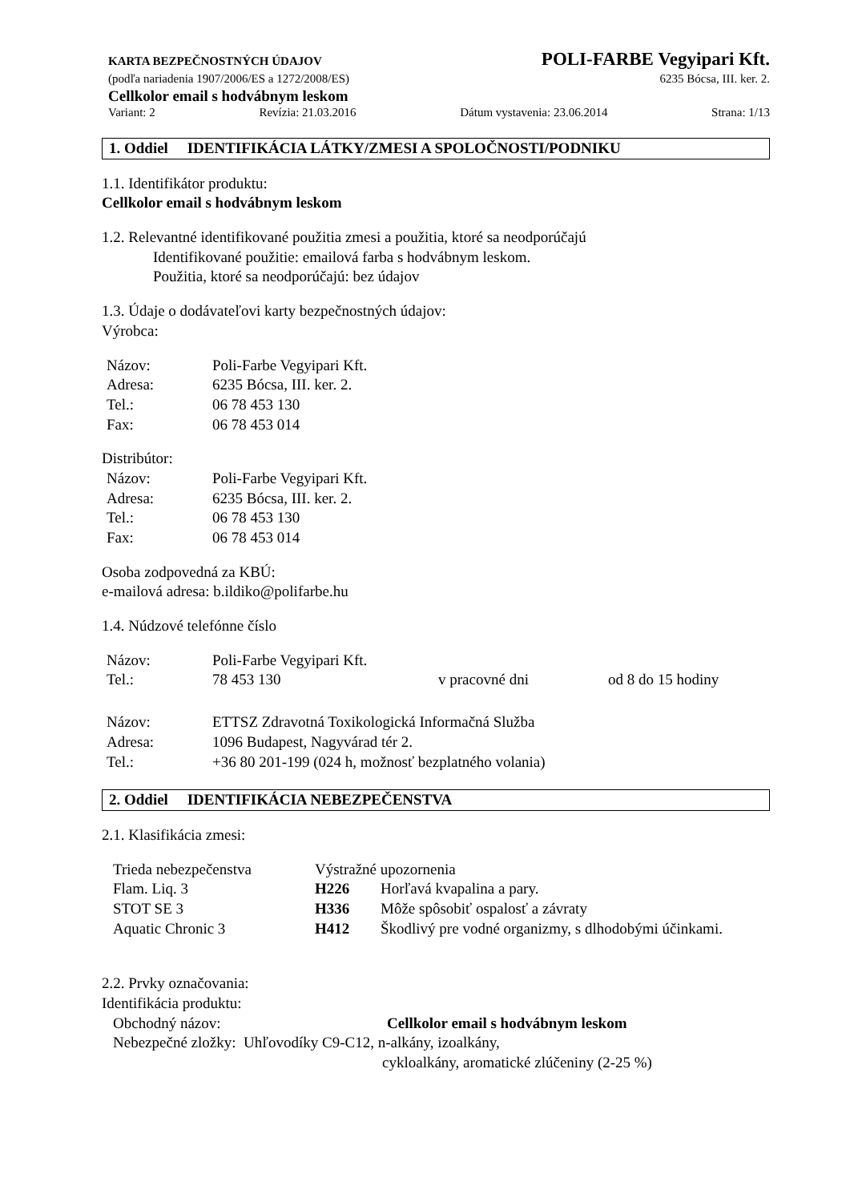KARTA BEZPEČNOSTNÝCH ÚDAJOV POLI-FARBE Vegyipari Kft.
(podľa nariadenia 1907/2006/ES a 1272/2008/ES) 6235 Bócsa, III. ker. 2.
Cellkolor email s hodvábnym leskom
Variant: 2 Revízia: 21.03.2016 Dátum vystavenia: 23.06.2014 Strana: 1/13
1. Oddiel IDENTIFIKÁCIA LÁTKY/ZMESI A SPOLOČNOSTI/PODNIKU
1.1. Identifikátor produktu:
Cellkolor email s hodvábnym leskom
1.2. Relevantné identifikované použitia zmesi a použitia, ktoré sa neodporúčajú
Identifikované použitie: emailová farba s hodvábnym leskom.
Použitia, ktoré sa neodporúčajú: bez údajov
1.3. Údaje o dodávateľovi karty bezpečnostných údajov:
Výrobca:
| Názov: | Poli-Farbe Vegyipari Kft. |
| Adresa: | 6235 Bócsa, III. ker. 2. |
| Tel.: | 06 78 453 130 |
| Fax: | 06 78 453 014 |
Distribútor:
| Názov: | Poli-Farbe Vegyipari Kft. |
| Adresa: | 6235 Bócsa, III. ker. 2. |
| Tel.: | 06 78 453 130 |
| Fax: | 06 78 453 014 |
Osoba zodpovedná za KBÚ:
e-mailová adresa: b.ildiko@polifarbe.hu
1.4. Núdzové telefónne číslo
| Názov: | Poli-Farbe Vegyipari Kft. | | |
| Tel.: | 78 453 130 | v pracovné dni | od 8 do 15 hodiny |
| Názov: | ETTSZ Zdravotná Toxikologická Informačná Služba |
| Adresa: | 1096 Budapest, Nagyvárad tér 2. |
| Tel.: | +36 80 201-199 (024 h, možnosť bezplatného volania) |
2. Oddiel IDENTIFIKÁCIA NEBEZPEČENSTVA
2.1. Klasifikácia zmesi:
| Trieda nebezpečenstva | Výstražné upozornenia | |
| Flam. Liq. 3 | H226 | Horľavá kvapalina a pary. |
| STOT SE 3 | H336 | Môže spôsobiť ospalosť a závraty |
| Aquatic Chronic 3 | H412 | Škodlivý pre vodné organizmy, s dlhodobými účinkami. |
2.2. Prvky označovania:
Identifikácia produktu:
| Obchodný názov: | Cellkolor email s hodvábnym leskom |
Nebezpečné zložky: Uhľovodíky C9-C12, n-alkány, izoalkány,
cykloalkány, aromatické zlúčeniny (2-25 %)